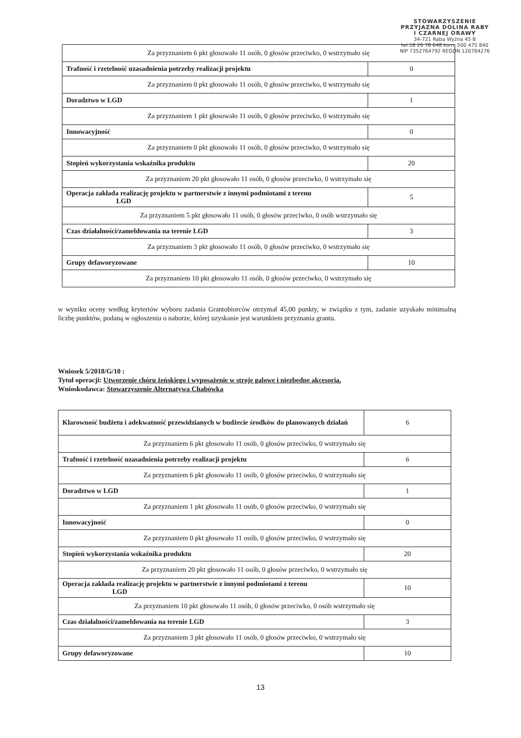STOWARZYSZENIE
PRZYJAZNA DOLINA RABY
I CZARNEJ ORAWY
34-721 Raba Wyżna 45 B
tel.18 26 78 648 kom. 500 475 840
NIP 7352764792 REGON 120784276
| Za przyznaniem 6 pkt głosowało 11 osób, 0 głosów przeciwko, 0 wstrzymało się | |
| Trafność i rzetelność uzasadnienia potrzeby realizacji projektu | 0 |
| Za przyznaniem 0 pkt głosowało 11 osób, 0 głosów przeciwko, 0 wstrzymało się | |
| Doradztwo w LGD | 1 |
| Za przyznaniem 1 pkt głosowało 11 osób, 0 głosów przeciwko, 0 wstrzymało się | |
| Innowacyjność | 0 |
| Za przyznaniem 0 pkt głosowało 11 osób, 0 głosów przeciwko, 0 wstrzymało się | |
| Stopień wykorzystania wskaźnika produktu | 20 |
| Za przyznaniem 20 pkt głosowało 11 osób, 0 głosów przeciwko, 0 wstrzymało się | |
| Operacja zakłada realizację projektu w partnerstwie z innymi podmiotami z terenu LGD | 5 |
| Za przyznaniem 5 pkt głosowało 11 osób, 0 głosów przeciwko, 0 osób wstrzymało się | |
| Czas działalności/zameldowania na terenie LGD | 3 |
| Za przyznaniem 3 pkt głosowało 11 osób, 0 głosów przeciwko, 0 wstrzymało się | |
| Grupy defaworyzowane | 10 |
| Za przyznaniem 10 pkt głosowało 11 osób, 0 głosów przeciwko, 0 wstrzymało się | |
w wyniku oceny według kryteriów wyboru zadania Grantobiorców otrzymał 45,00 punkty, w związku z tym, zadanie uzyskało minimalną liczbę punktów, podaną w ogłoszeniu o naborze, której uzyskanie jest warunkiem przyznania grantu.
Wniosek 5/2018/G/10 :
Tytuł operacji: Utworzenie chóru żeńskiego i wyposażenie w stroje galowe i niezbędne akcesoria.
Wnioskodawca: Stowarzyszenie Alternatywa Chabówka
| Klarowność budżetu i adekwatność przewidzianych w budżecie środków do planowanych działań | 6 |
| Za przyznaniem 6 pkt głosowało 11 osób, 0 głosów przeciwko, 0 wstrzymało się | |
| Trafność i rzetelność uzasadnienia potrzeby realizacji projektu | 6 |
| Za przyznaniem 6 pkt głosowało 11 osób, 0 głosów przeciwko, 0 wstrzymało się | |
| Doradztwo w LGD | 1 |
| Za przyznaniem 1 pkt głosowało 11 osób, 0 głosów przeciwko, 0 wstrzymało się | |
| Innowacyjność | 0 |
| Za przyznaniem 0 pkt głosowało 11 osób, 0 głosów przeciwko, 0 wstrzymało się | |
| Stopień wykorzystania wskaźnika produktu | 20 |
| Za przyznaniem 20 pkt głosowało 11 osób, 0 głosów przeciwko, 0 wstrzymało się | |
| Operacja zakłada realizację projektu w partnerstwie z innymi podmiotami z terenu LGD | 10 |
| Za przyznaniem 10 pkt głosowało 11 osób, 0 głosów przeciwko, 0 osób wstrzymało się | |
| Czas działalności/zameldowania na terenie LGD | 3 |
| Za przyznaniem 3 pkt głosowało 11 osób, 0 głosów przeciwko, 0 wstrzymało się | |
| Grupy defaworyzowane | 10 |
13